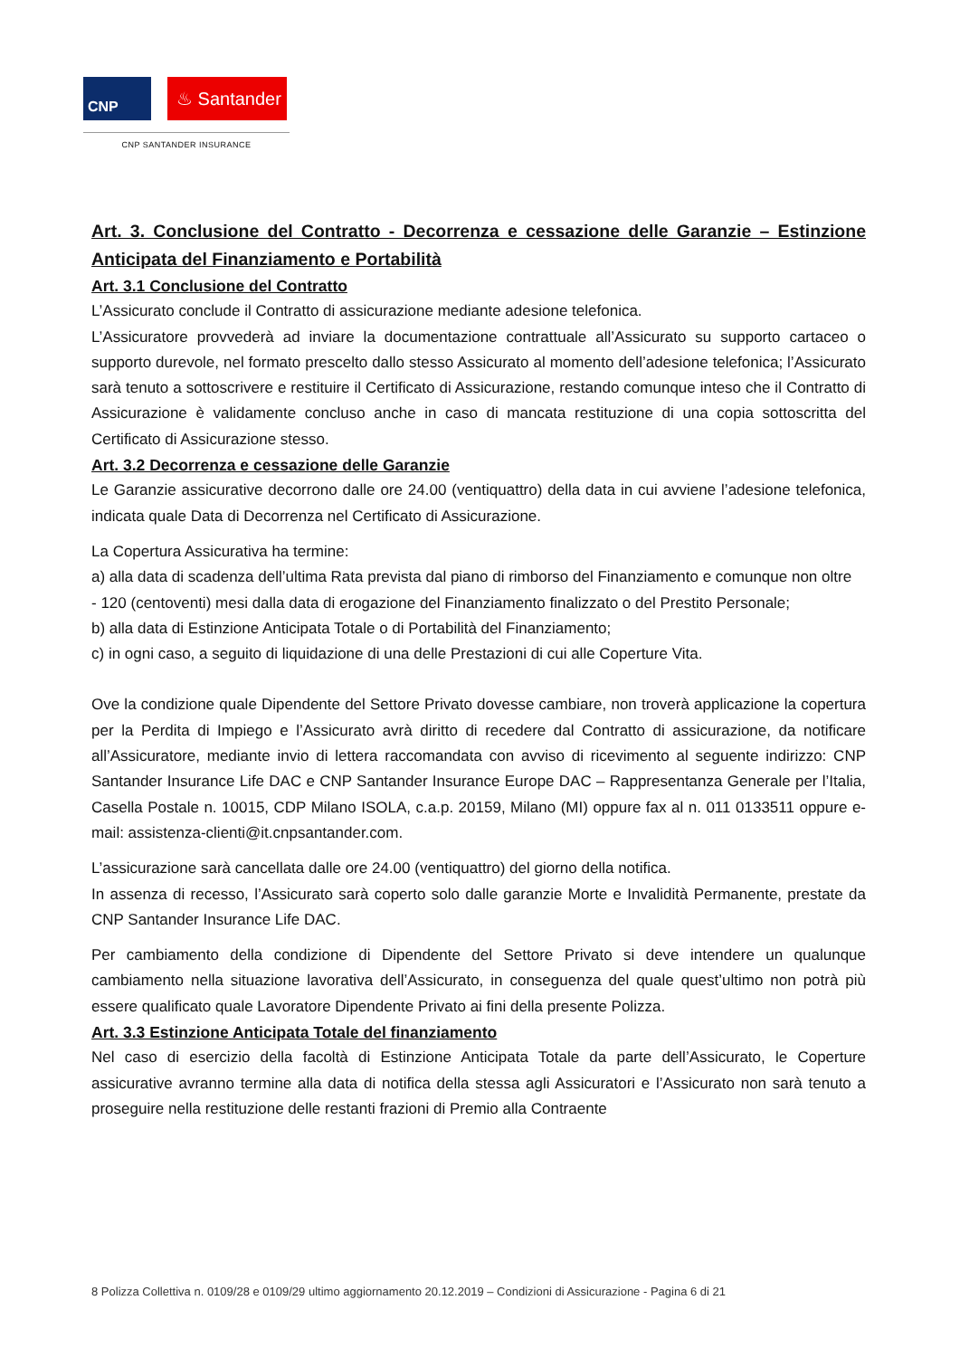CNP ♨ Santander
CNP SANTANDER INSURANCE
Art. 3. Conclusione del Contratto - Decorrenza e cessazione delle Garanzie – Estinzione Anticipata del Finanziamento e Portabilità
Art. 3.1 Conclusione del Contratto
L’Assicurato conclude il Contratto di assicurazione mediante adesione telefonica.
L’Assicuratore provvederà ad inviare la documentazione contrattuale all’Assicurato su supporto cartaceo o supporto durevole, nel formato prescelto dallo stesso Assicurato al momento dell’adesione telefonica; l’Assicurato sarà tenuto a sottoscrivere e restituire il Certificato di Assicurazione, restando comunque inteso che il Contratto di Assicurazione è validamente concluso anche in caso di mancata restituzione di una copia sottoscritta del Certificato di Assicurazione stesso.
Art. 3.2 Decorrenza e cessazione delle Garanzie
Le Garanzie assicurative decorrono dalle ore 24.00 (ventiquattro) della data in cui avviene l’adesione telefonica, indicata quale Data di Decorrenza nel Certificato di Assicurazione.
La Copertura Assicurativa ha termine:
a) alla data di scadenza dell’ultima Rata prevista dal piano di rimborso del Finanziamento e comunque non oltre
- 120 (centoventi) mesi dalla data di erogazione del Finanziamento finalizzato o del Prestito Personale;
b) alla data di Estinzione Anticipata Totale o di Portabilità del Finanziamento;
c) in ogni caso, a seguito di liquidazione di una delle Prestazioni di cui alle Coperture Vita.
Ove la condizione quale Dipendente del Settore Privato dovesse cambiare, non troverà applicazione la copertura per la Perdita di Impiego e l’Assicurato avrà diritto di recedere dal Contratto di assicurazione, da notificare all’Assicuratore, mediante invio di lettera raccomandata con avviso di ricevimento al seguente indirizzo: CNP Santander Insurance Life DAC e CNP Santander Insurance Europe DAC – Rappresentanza Generale per l’Italia, Casella Postale n. 10015, CDP Milano ISOLA, c.a.p. 20159, Milano (MI) oppure fax al n. 011 0133511 oppure e-mail: assistenza-clienti@it.cnpsantander.com.
L’assicurazione sarà cancellata dalle ore 24.00 (ventiquattro) del giorno della notifica.
In assenza di recesso, l’Assicurato sarà coperto solo dalle garanzie Morte e Invalidità Permanente, prestate da CNP Santander Insurance Life DAC.
Per cambiamento della condizione di Dipendente del Settore Privato si deve intendere un qualunque cambiamento nella situazione lavorativa dell’Assicurato, in conseguenza del quale quest’ultimo non potrà più essere qualificato quale Lavoratore Dipendente Privato ai fini della presente Polizza.
Art. 3.3 Estinzione Anticipata Totale del finanziamento
Nel caso di esercizio della facoltà di Estinzione Anticipata Totale da parte dell’Assicurato, le Coperture assicurative avranno termine alla data di notifica della stessa agli Assicuratori e l’Assicurato non sarà tenuto a proseguire nella restituzione delle restanti frazioni di Premio alla Contraente
8 Polizza Collettiva n. 0109/28 e 0109/29 ultimo aggiornamento 20.12.2019 – Condizioni di Assicurazione - Pagina 6 di 21